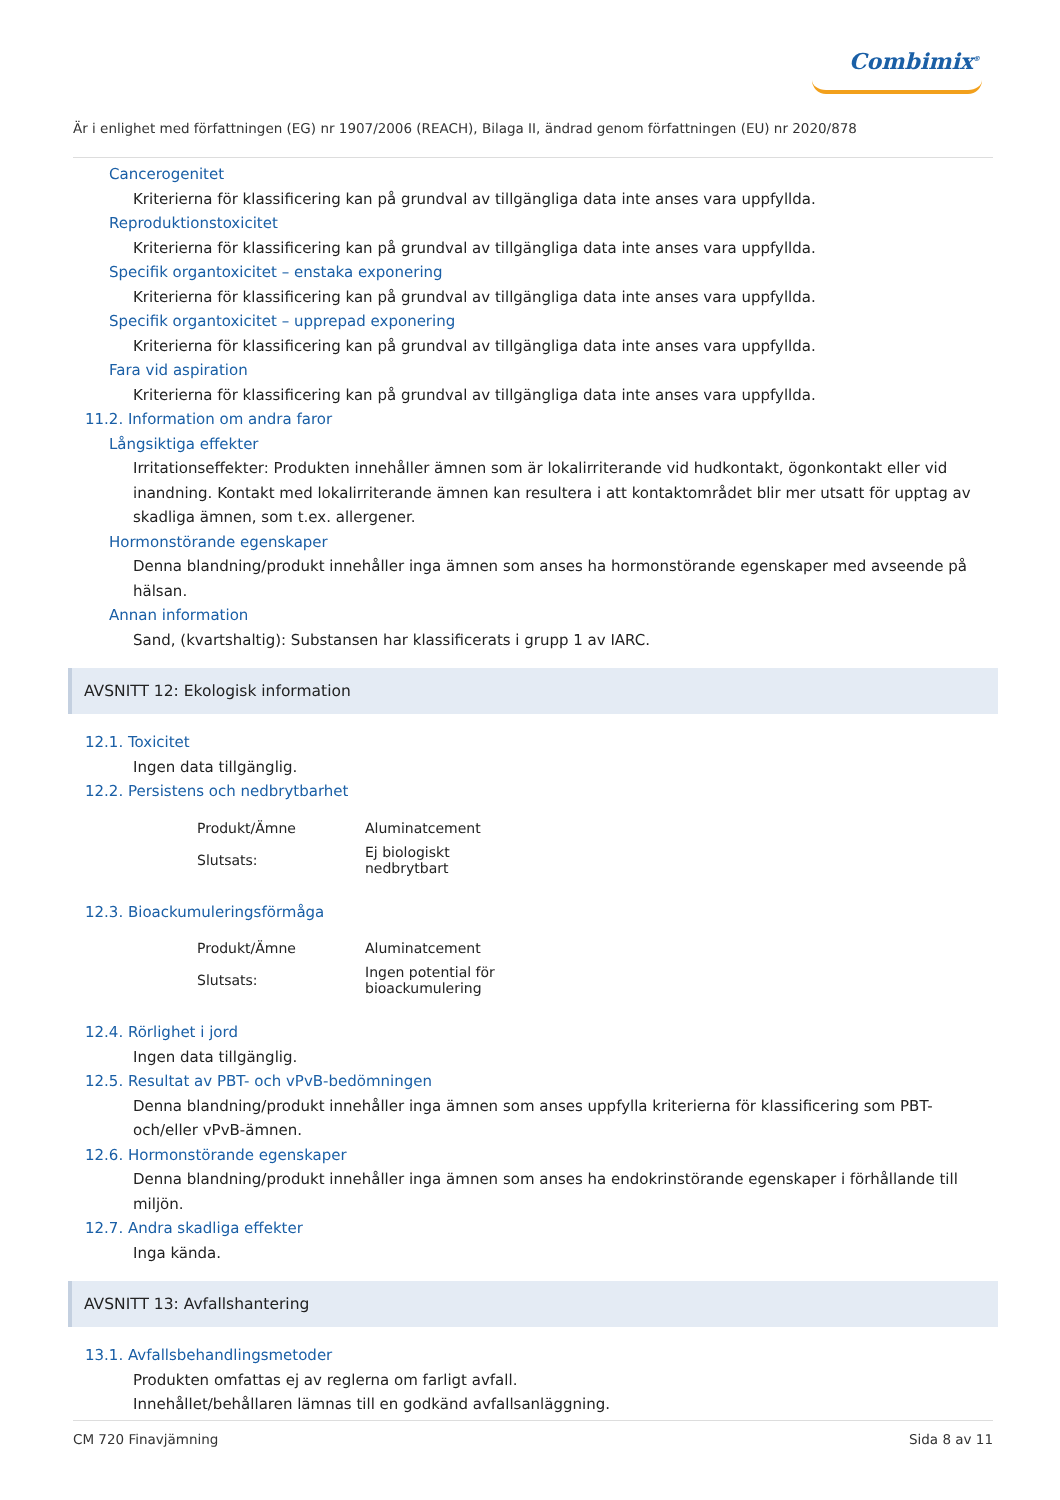Combimix<sup>®</sup>
Är i enlighet med författningen (EG) nr 1907/2006 (REACH), Bilaga II, ändrad genom författningen (EU) nr 2020/878
Cancerogenitet
Kriterierna för klassificering kan på grundval av tillgängliga data inte anses vara uppfyllda.
Reproduktionstoxicitet
Kriterierna för klassificering kan på grundval av tillgängliga data inte anses vara uppfyllda.
Specifik organtoxicitet – enstaka exponering
Kriterierna för klassificering kan på grundval av tillgängliga data inte anses vara uppfyllda.
Specifik organtoxicitet – upprepad exponering
Kriterierna för klassificering kan på grundval av tillgängliga data inte anses vara uppfyllda.
Fara vid aspiration
Kriterierna för klassificering kan på grundval av tillgängliga data inte anses vara uppfyllda.
11.2. Information om andra faror
Långsiktiga effekter
Irritationseffekter: Produkten innehåller ämnen som är lokalirriterande vid hudkontakt, ögonkontakt eller vid inandning. Kontakt med lokalirriterande ämnen kan resultera i att kontaktområdet blir mer utsatt för upptag av skadliga ämnen, som t.ex. allergener.
Hormonstörande egenskaper
Denna blandning/produkt innehåller inga ämnen som anses ha hormonstörande egenskaper med avseende på hälsan.
Annan information
Sand, (kvartshaltig): Substansen har klassificerats i grupp 1 av IARC.
AVSNITT 12: Ekologisk information
12.1. Toxicitet
Ingen data tillgänglig.
12.2. Persistens och nedbrytbarhet
| Produkt/Ämne | Aluminatcement |
| Slutsats: | Ej biologiskt nedbrytbart |
12.3. Bioackumuleringsförmåga
| Produkt/Ämne | Aluminatcement |
| Slutsats: | Ingen potential för bioackumulering |
12.4. Rörlighet i jord
Ingen data tillgänglig.
12.5. Resultat av PBT- och vPvB-bedömningen
Denna blandning/produkt innehåller inga ämnen som anses uppfylla kriterierna för klassificering som PBT- och/eller vPvB-ämnen.
12.6. Hormonstörande egenskaper
Denna blandning/produkt innehåller inga ämnen som anses ha endokrinstörande egenskaper i förhållande till miljön.
12.7. Andra skadliga effekter
Inga kända.
AVSNITT 13: Avfallshantering
13.1. Avfallsbehandlingsmetoder
Produkten omfattas ej av reglerna om farligt avfall.
Innehållet/behållaren lämnas till en godkänd avfallsanläggning.
CM 720 Finavjämning Sida 8 av 11